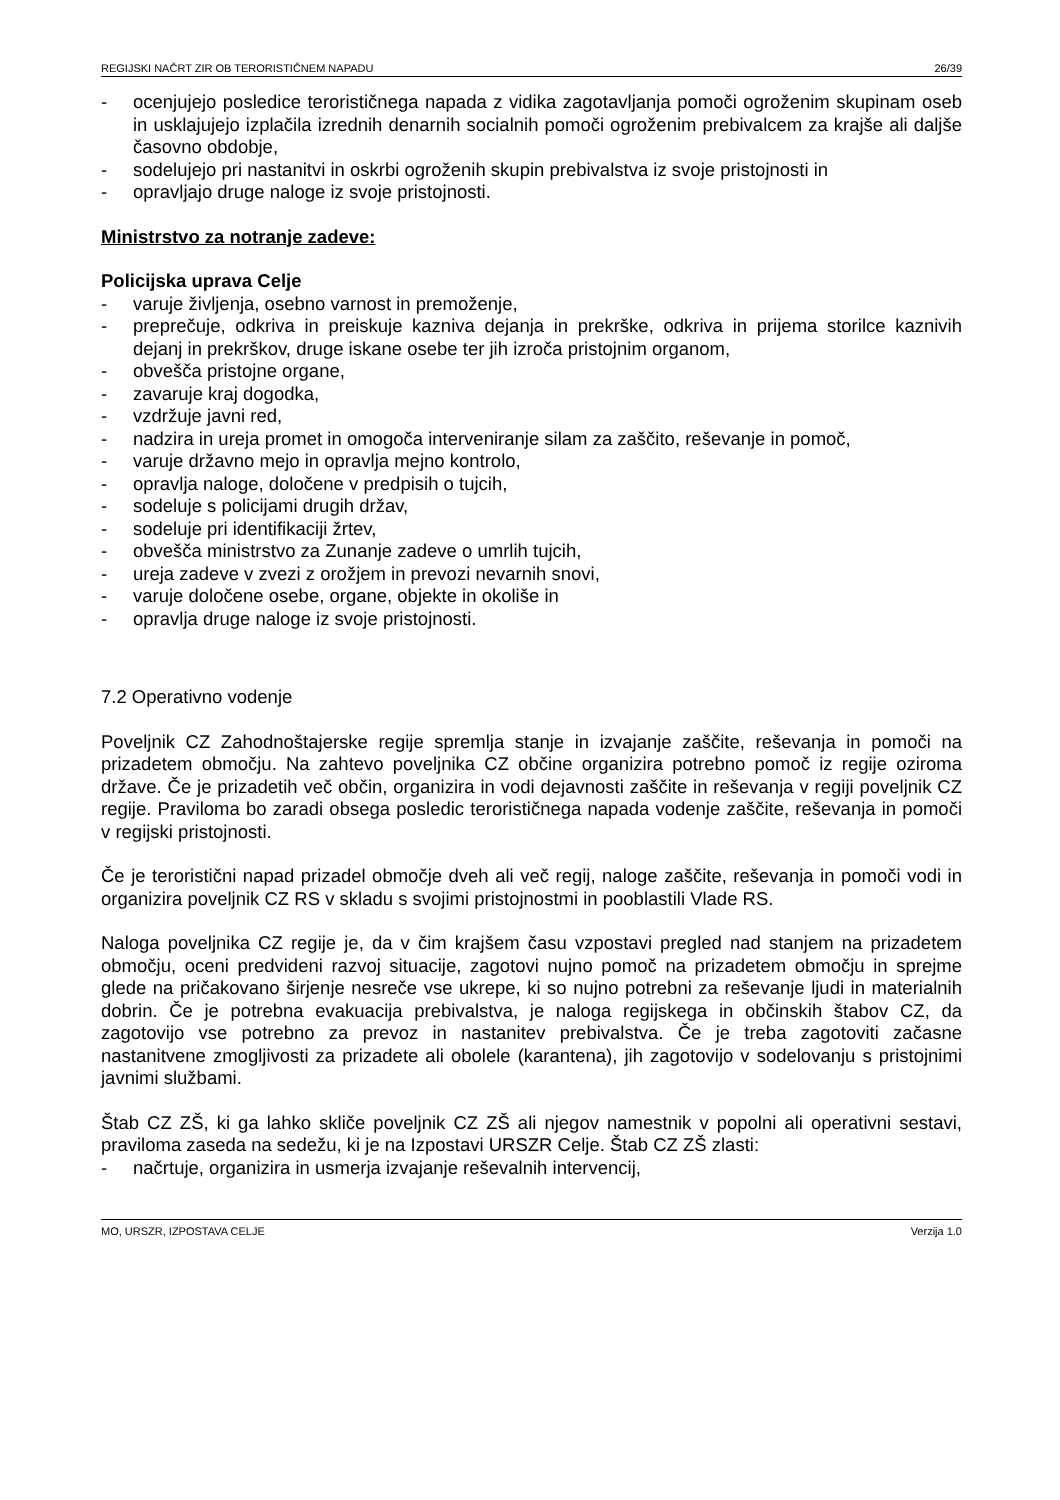REGIJSKI NAČRT ZIR OB TERORISTIČNEM NAPADU 26/39
- ocenjujejo posledice terorističnega napada z vidika zagotavljanja pomoči ogroženim skupinam oseb in usklajujejo izplačila izrednih denarnih socialnih pomoči ogroženim prebivalcem za krajše ali daljše časovno obdobje,
- sodelujejo pri nastanitvi in oskrbi ogroženih skupin prebivalstva iz svoje pristojnosti in
- opravljajo druge naloge iz svoje pristojnosti.
Ministrstvo za notranje zadeve:
Policijska uprava Celje
- varuje življenja, osebno varnost in premoženje,
- preprečuje, odkriva in preiskuje kazniva dejanja in prekrške, odkriva in prijema storilce kaznivih dejanj in prekrškov, druge iskane osebe ter jih izroča pristojnim organom,
- obvešča pristojne organe,
- zavaruje kraj dogodka,
- vzdržuje javni red,
- nadzira in ureja promet in omogoča interveniranje silam za zaščito, reševanje in pomoč,
- varuje državno mejo in opravlja mejno kontrolo,
- opravlja naloge, določene v predpisih o tujcih,
- sodeluje s policijami drugih držav,
- sodeluje pri identifikaciji žrtev,
- obvešča ministrstvo za Zunanje zadeve o umrlih tujcih,
- ureja zadeve v zvezi z orožjem in prevozi nevarnih snovi,
- varuje določene osebe, organe, objekte in okoliše in
- opravlja druge naloge iz svoje pristojnosti.
7.2 Operativno vodenje
Poveljnik CZ Zahodnoštajerske regije spremlja stanje in izvajanje zaščite, reševanja in pomoči na prizadetem območju. Na zahtevo poveljnika CZ občine organizira potrebno pomoč iz regije oziroma države. Če je prizadetih več občin, organizira in vodi dejavnosti zaščite in reševanja v regiji poveljnik CZ regije. Praviloma bo zaradi obsega posledic terorističnega napada vodenje zaščite, reševanja in pomoči v regijski pristojnosti.
Če je teroristični napad prizadel območje dveh ali več regij, naloge zaščite, reševanja in pomoči vodi in organizira poveljnik CZ RS v skladu s svojimi pristojnostmi in pooblastili Vlade RS.
Naloga poveljnika CZ regije je, da v čim krajšem času vzpostavi pregled nad stanjem na prizadetem območju, oceni predvideni razvoj situacije, zagotovi nujno pomoč na prizadetem območju in sprejme glede na pričakovano širjenje nesreče vse ukrepe, ki so nujno potrebni za reševanje ljudi in materialnih dobrin. Če je potrebna evakuacija prebivalstva, je naloga regijskega in občinskih štabov CZ, da zagotovijo vse potrebno za prevoz in nastanitev prebivalstva. Če je treba zagotoviti začasne nastanitvene zmogljivosti za prizadete ali obolele (karantena), jih zagotovijo v sodelovanju s pristojnimi javnimi službami.
Štab CZ ZŠ, ki ga lahko skliče poveljnik CZ ZŠ ali njegov namestnik v popolni ali operativni sestavi, praviloma zaseda na sedežu, ki je na Izpostavi URSZR Celje. Štab CZ ZŠ zlasti:
- načrtuje, organizira in usmerja izvajanje reševalnih intervencij,
MO, URSZR, IZPOSTAVA CELJE Verzija 1.0